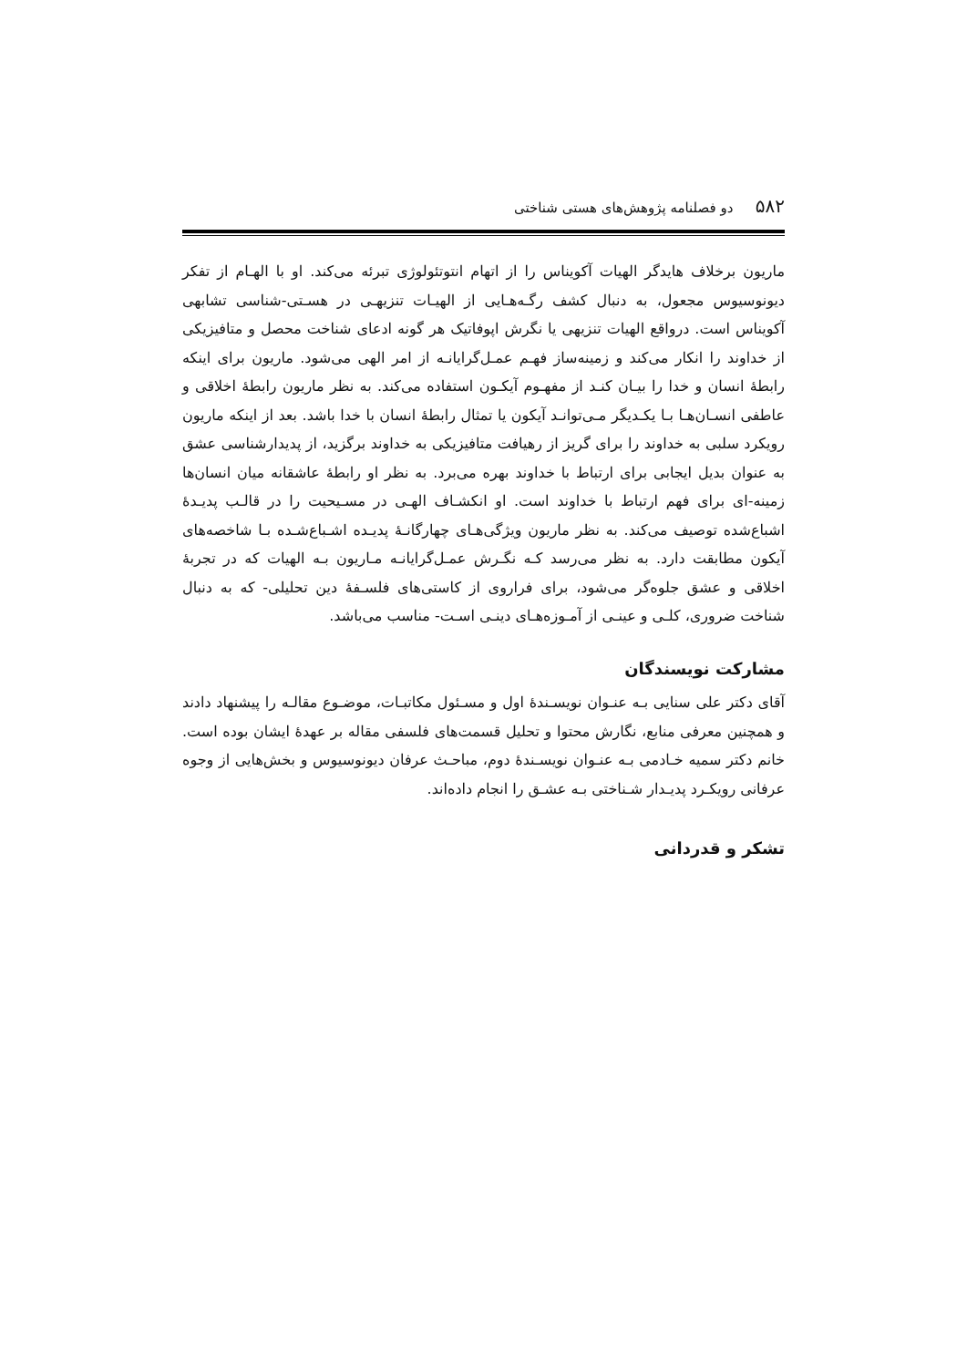۵۸۲ دو فصلنامه پژوهش‌های هستی شناختی
ماریون برخلاف هایدگر الهیات آکویناس را از اتهام انتوتئولوژی تبرئه می‌کند. او با الهـام از تفکر دیونوسیوس مجعول، به دنبال کشف رگـه‌هـایی از الهیـات تنزیهـی در هسـتی-شناسی تشابهی آکویناس است. درواقع الهیات تنزیهی یا نگرش اپوفاتیک هر گونه ادعای شناخت محصل و متافیزیکی از خداوند را انکار می‌کند و زمینه‌ساز فهـم عمـل‌گرایانـه از امر الهی می‌شود. ماریون برای اینکه رابطهٔ انسان و خدا را بیـان کنـد از مفهـوم آیکـون استفاده می‌کند. به نظر ماریون رابطهٔ اخلاقی و عاطفی انسـان‌هـا بـا یکـدیگر مـی‌توانـد آیکون یا تمثال رابطهٔ انسان با خدا باشد. بعد از اینکه ماریون رویکرد سلبی به خداوند را برای گریز از رهیافت متافیزیکی به خداوند برگزید، از پدیدارشناسی عشق به عنوان بدیل ایجابی برای ارتباط با خداوند بهره می‌برد. به نظر او رابطهٔ عاشقانه میان انسان‌ها زمینه-ای برای فهم ارتباط با خداوند است. او انکشـاف الهـی در مسـیحیت را در قالـب پدیـدهٔ اشباع‌شده توصیف می‌کند. به نظر ماریون ویژگی‌هـای چهارگانـهٔ پدیـده اشـباع‌شـده بـا شاخصه‌های آیکون مطابقت دارد. به نظر می‌رسد کـه نگـرش عمـل‌گرایانـه مـاریون بـه الهیات که در تجربهٔ اخلاقی و عشق جلوه‌گر می‌شود، برای فراروی از کاستی‌های فلسـفهٔ دین تحلیلی- که به دنبال شناخت ضروری، کلـی و عینـی از آمـوزه‌هـای دینـی اسـت- مناسب می‌باشد.
مشارکت نویسندگان
آقای دکتر علی سنایی بـه عنـوان نویسـندهٔ اول و مسـئول مکاتبـات، موضـوع مقالـه را پیشنهاد دادند و همچنین معرفی منابع، نگارش محتوا و تحلیل قسمت‌های فلسفی مقاله بر عهدهٔ ایشان بوده است. خانم دکتر سمیه خـادمی بـه عنـوان نویسـندهٔ دوم، مباحـث عرفان دیونوسیوس و بخش‌هایی از وجوه عرفانی رویکـرد پدیـدار شـناختی بـه عشـق را انجام داده‌اند.
تشکر و قدردانی